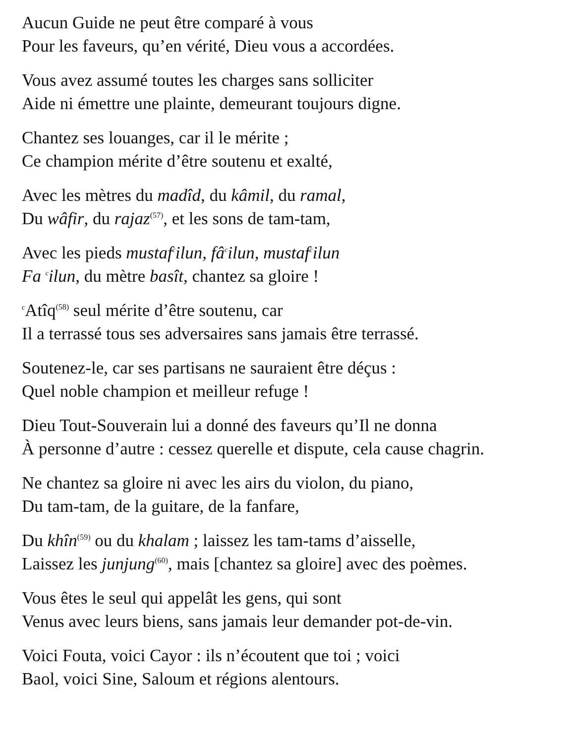Aucun Guide ne peut être comparé à vous
Pour les faveurs, qu’en vérité, Dieu vous a accordées.
Vous avez assumé toutes les charges sans solliciter
Aide ni émettre une plainte, demeurant toujours digne.
Chantez ses louanges, car il le mérite ;
Ce champion mérite d’être soutenu et exalté,
Avec les mètres du madîd, du kâmil, du ramal,
Du wâfir, du rajaz<sup>(57)</sup>, et les sons de tam-tam,
Avec les pieds mustafcilun, fâcilun, mustafcilun
Fa cilun, du mètre basît, chantez sa gloire !
c Atîq<sup>(58)</sup> seul mérite d’être soutenu, car
Il a terrassé tous ses adversaires sans jamais être terrassé.
Soutenez-le, car ses partisans ne sauraient être déçus :
Quel noble champion et meilleur refuge !
Dieu Tout-Souverain lui a donné des faveurs qu’Il ne donna
À personne d’autre : cessez querelle et dispute, cela cause chagrin.
Ne chantez sa gloire ni avec les airs du violon, du piano,
Du tam-tam, de la guitare, de la fanfare,
Du khîn<sup>(59)</sup> ou du khalam ; laissez les tam-tams d’aisselle,
Laissez les junjung<sup>(60)</sup>, mais [chantez sa gloire] avec des poèmes.
Vous êtes le seul qui appelât les gens, qui sont
Venus avec leurs biens, sans jamais leur demander pot-de-vin.
Voici Fouta, voici Cayor : ils n’écoutent que toi ; voici
Baol, voici Sine, Saloum et régions alentours.